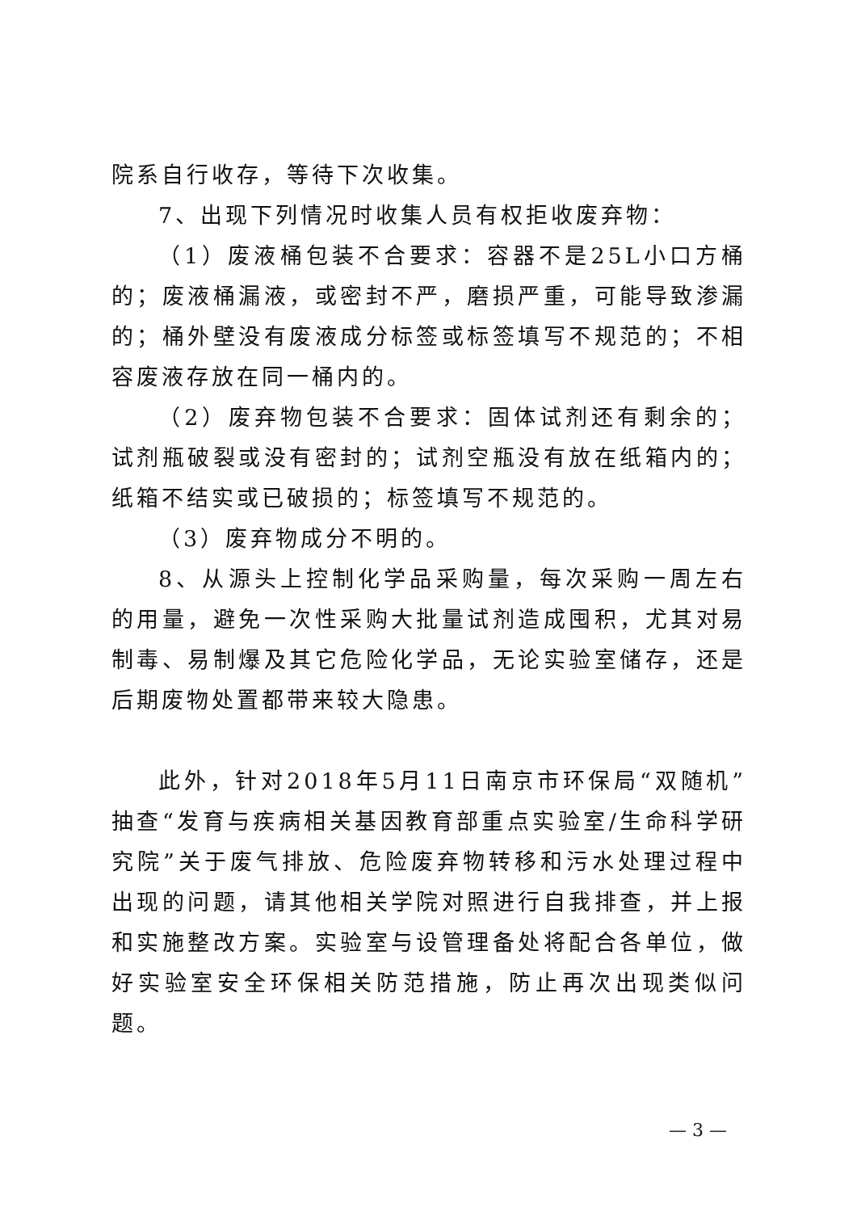院系自行收存，等待下次收集。
7、出现下列情况时收集人员有权拒收废弃物：
（1）废液桶包装不合要求：容器不是25L小口方桶的；废液桶漏液，或密封不严，磨损严重，可能导致渗漏的；桶外壁没有废液成分标签或标签填写不规范的；不相容废液存放在同一桶内的。
（2）废弃物包装不合要求：固体试剂还有剩余的；试剂瓶破裂或没有密封的；试剂空瓶没有放在纸箱内的；纸箱不结实或已破损的；标签填写不规范的。
（3）废弃物成分不明的。
8、从源头上控制化学品采购量，每次采购一周左右的用量，避免一次性采购大批量试剂造成囤积，尤其对易制毒、易制爆及其它危险化学品，无论实验室储存，还是后期废物处置都带来较大隐患。
此外，针对2018年5月11日南京市环保局“双随机”抽查“发育与疾病相关基因教育部重点实验室/生命科学研究院”关于废气排放、危险废弃物转移和污水处理过程中出现的问题，请其他相关学院对照进行自我排查，并上报和实施整改方案。实验室与设管理备处将配合各单位，做好实验室安全环保相关防范措施，防止再次出现类似问题。
— 3 —